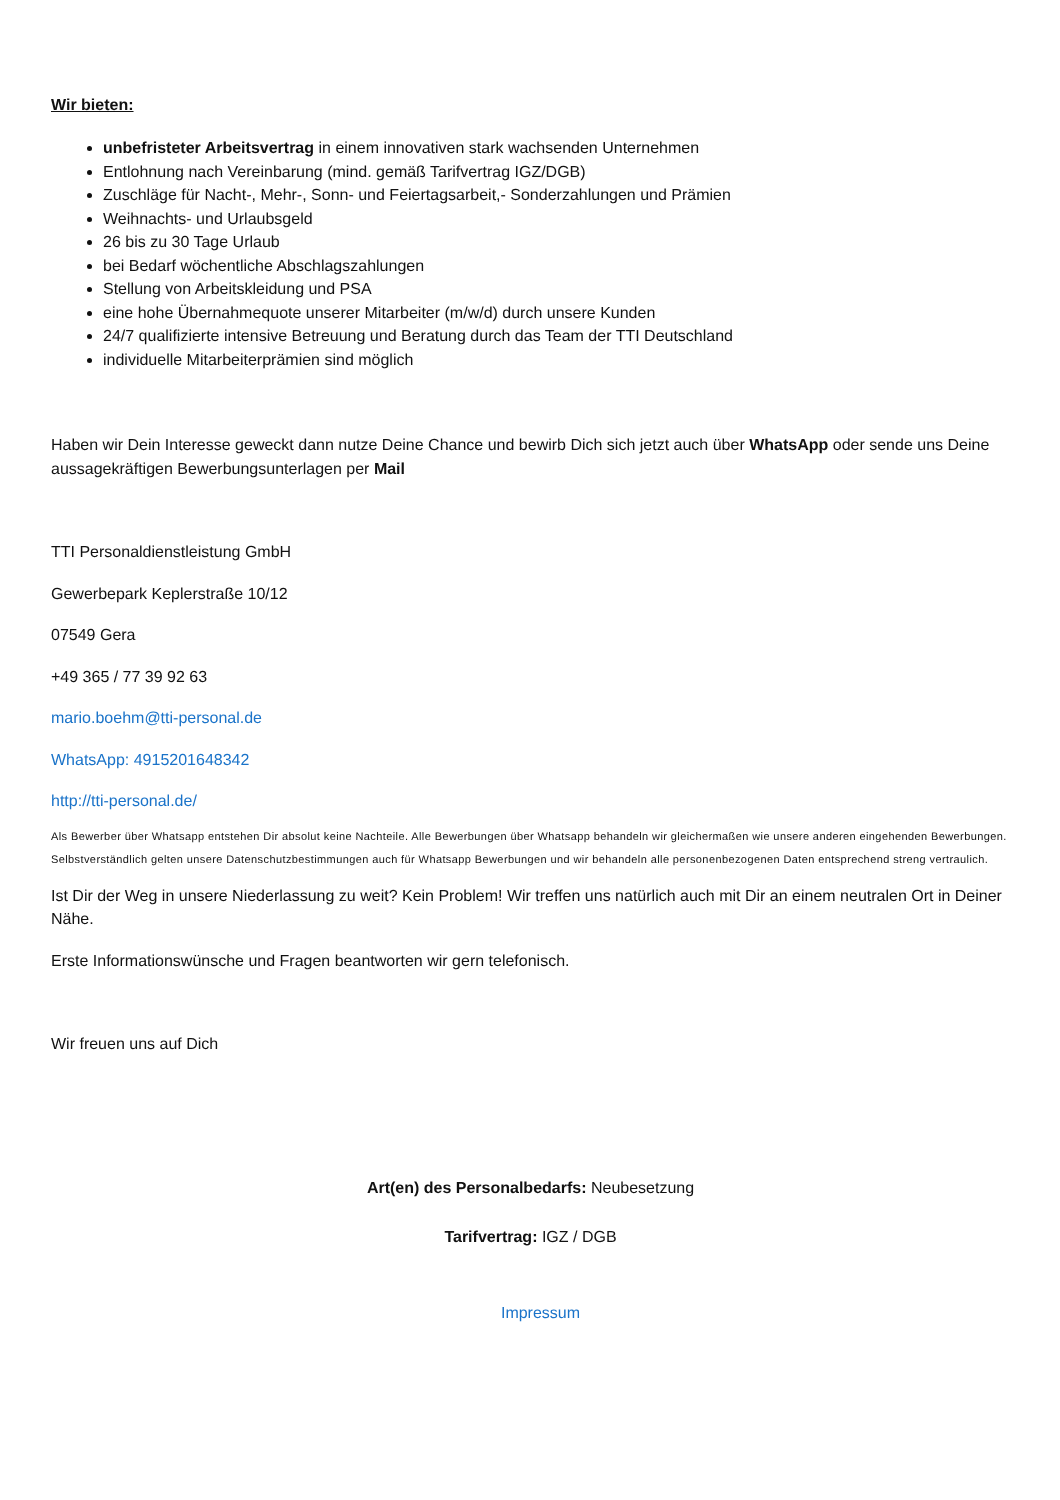Wir bieten:
unbefristeter Arbeitsvertrag in einem innovativen stark wachsenden Unternehmen
Entlohnung nach Vereinbarung (mind. gemäß Tarifvertrag IGZ/DGB)
Zuschläge für Nacht-, Mehr-, Sonn- und Feiertagsarbeit,- Sonderzahlungen und Prämien
Weihnachts- und Urlaubsgeld
26 bis zu 30 Tage Urlaub
bei Bedarf wöchentliche Abschlagszahlungen
Stellung von Arbeitskleidung und PSA
eine hohe Übernahmequote unserer Mitarbeiter (m/w/d) durch unsere Kunden
24/7 qualifizierte intensive Betreuung und Beratung durch das Team der TTI Deutschland
individuelle Mitarbeiterprämien sind möglich
Haben wir Dein Interesse geweckt dann nutze Deine Chance und bewirb Dich sich jetzt auch über WhatsApp oder sende uns Deine aussagekräftigen Bewerbungsunterlagen per Mail
TTI Personaldienstleistung GmbH
Gewerbepark Keplerstraße 10/12
07549 Gera
+49 365 / 77 39 92 63
mario.boehm@tti-personal.de
WhatsApp: 4915201648342
http://tti-personal.de/
Als Bewerber über Whatsapp entstehen Dir absolut keine Nachteile. Alle Bewerbungen über Whatsapp behandeln wir gleichermaßen wie unsere anderen eingehenden Bewerbungen. Selbstverständlich gelten unsere Datenschutzbestimmungen auch für Whatsapp Bewerbungen und wir behandeln alle personenbezogenen Daten entsprechend streng vertraulich.
Ist Dir der Weg in unsere Niederlassung zu weit? Kein Problem! Wir treffen uns natürlich auch mit Dir an einem neutralen Ort in Deiner Nähe.
Erste Informationswünsche und Fragen beantworten wir gern telefonisch.
Wir freuen uns auf Dich
Art(en) des Personalbedarfs: Neubesetzung
Tarifvertrag: IGZ / DGB
Impressum